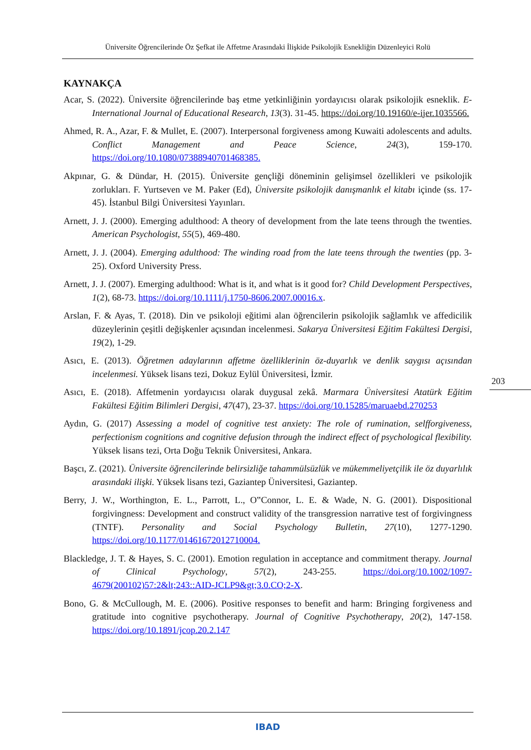Üniversite Öğrencilerinde Öz Şefkat ile Affetme Arasındaki İlişkide Psikolojik Esnekliğin Düzenleyici Rolü
KAYNAKÇA
Acar, S. (2022). Üniversite öğrencilerinde baş etme yetkinliğinin yordayıcısı olarak psikolojik esneklik. E-International Journal of Educational Research, 13(3). 31-45. https://doi.org/10.19160/e-ijer.1035566.
Ahmed, R. A., Azar, F. & Mullet, E. (2007). Interpersonal forgiveness among Kuwaiti adolescents and adults. Conflict Management and Peace Science, 24(3), 159-170. https://doi.org/10.1080/07388940701468385.
Akpınar, G. & Dündar, H. (2015). Üniversite gençliği döneminin gelişimsel özellikleri ve psikolojik zorlukları. F. Yurtseven ve M. Paker (Ed), Üniversite psikolojik danışmanlık el kitabı içinde (ss. 17-45). İstanbul Bilgi Üniversitesi Yayınları.
Arnett, J. J. (2000). Emerging adulthood: A theory of development from the late teens through the twenties. American Psychologist, 55(5), 469-480.
Arnett, J. J. (2004). Emerging adulthood: The winding road from the late teens through the twenties (pp. 3-25). Oxford University Press.
Arnett, J. J. (2007). Emerging adulthood: What is it, and what is it good for? Child Development Perspectives, 1(2), 68-73. https://doi.org/10.1111/j.1750-8606.2007.00016.x.
Arslan, F. & Ayas, T. (2018). Din ve psikoloji eğitimi alan öğrencilerin psikolojik sağlamlık ve affedicilik düzeylerinin çeşitli değişkenler açısından incelenmesi. Sakarya Üniversitesi Eğitim Fakültesi Dergisi, 19(2), 1-29.
Asıcı, E. (2013). Öğretmen adaylarının affetme özelliklerinin öz-duyarlık ve denlik saygısı açısından incelenmesi. Yüksek lisans tezi, Dokuz Eylül Üniversitesi, İzmir.
Asıcı, E. (2018). Affetmenin yordayıcısı olarak duygusal zekâ. Marmara Üniversitesi Atatürk Eğitim Fakültesi Eğitim Bilimleri Dergisi, 47(47), 23-37. https://doi.org/10.15285/maruaebd.270253
Aydın, G. (2017) Assessing a model of cognitive test anxiety: The role of rumination, selfforgiveness, perfectionism cognitions and cognitive defusion through the indirect effect of psychological flexibility. Yüksek lisans tezi, Orta Doğu Teknik Üniversitesi, Ankara.
Başcı, Z. (2021). Üniversite öğrencilerinde belirsizliğe tahammülsüzlük ve mükemmeliyetçilik ile öz duyarlılık arasındaki ilişki. Yüksek lisans tezi, Gaziantep Üniversitesi, Gaziantep.
Berry, J. W., Worthington, E. L., Parrott, L., O‟Connor, L. E. & Wade, N. G. (2001). Dispositional forgivingness: Development and construct validity of the transgression narrative test of forgivingness (TNTF). Personality and Social Psychology Bulletin, 27(10), 1277-1290. https://doi.org/10.1177/01461672012710004.
Blackledge, J. T. & Hayes, S. C. (2001). Emotion regulation in acceptance and commitment therapy. Journal of Clinical Psychology, 57(2), 243-255. https://doi.org/10.1002/1097-4679(200102)57:2&lt;243::AID-JCLP9&gt;3.0.CO;2-X.
Bono, G. & McCullough, M. E. (2006). Positive responses to benefit and harm: Bringing forgiveness and gratitude into cognitive psychotherapy. Journal of Cognitive Psychotherapy, 20(2), 147-158. https://doi.org/10.1891/jcop.20.2.147
203
IBAD